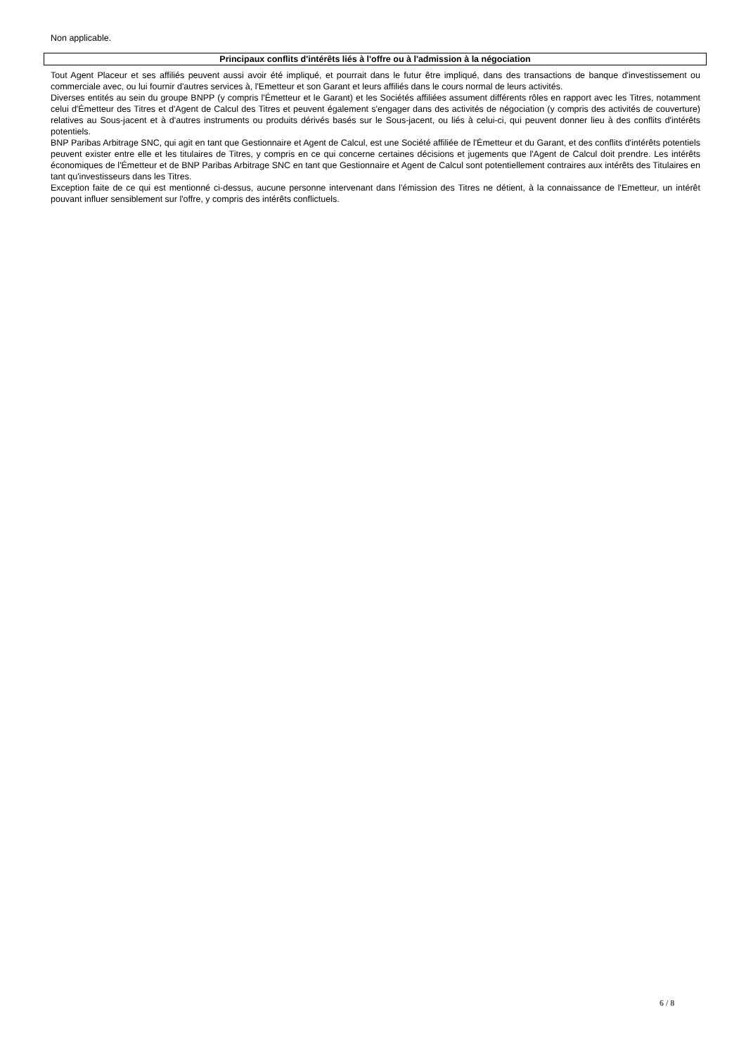Non applicable.
Principaux conflits d'intérêts liés à l'offre ou à l'admission à la négociation
Tout Agent Placeur et ses affiliés peuvent aussi avoir été impliqué, et pourrait dans le futur être impliqué, dans des transactions de banque d'investissement ou commerciale avec, ou lui fournir d'autres services à, l'Emetteur et son Garant et leurs affiliés dans le cours normal de leurs activités.
Diverses entités au sein du groupe BNPP (y compris l'Émetteur et le Garant) et les Sociétés affiliées assument différents rôles en rapport avec les Titres, notamment celui d'Émetteur des Titres et d'Agent de Calcul des Titres et peuvent également s'engager dans des activités de négociation (y compris des activités de couverture) relatives au Sous-jacent et à d'autres instruments ou produits dérivés basés sur le Sous-jacent, ou liés à celui-ci, qui peuvent donner lieu à des conflits d'intérêts potentiels.
BNP Paribas Arbitrage SNC, qui agit en tant que Gestionnaire et Agent de Calcul, est une Société affiliée de l'Émetteur et du Garant, et des conflits d'intérêts potentiels peuvent exister entre elle et les titulaires de Titres, y compris en ce qui concerne certaines décisions et jugements que l'Agent de Calcul doit prendre. Les intérêts économiques de l'Émetteur et de BNP Paribas Arbitrage SNC en tant que Gestionnaire et Agent de Calcul sont potentiellement contraires aux intérêts des Titulaires en tant qu'investisseurs dans les Titres.
Exception faite de ce qui est mentionné ci-dessus, aucune personne intervenant dans l'émission des Titres ne détient, à la connaissance de l'Emetteur, un intérêt pouvant influer sensiblement sur l'offre, y compris des intérêts conflictuels.
6 / 8